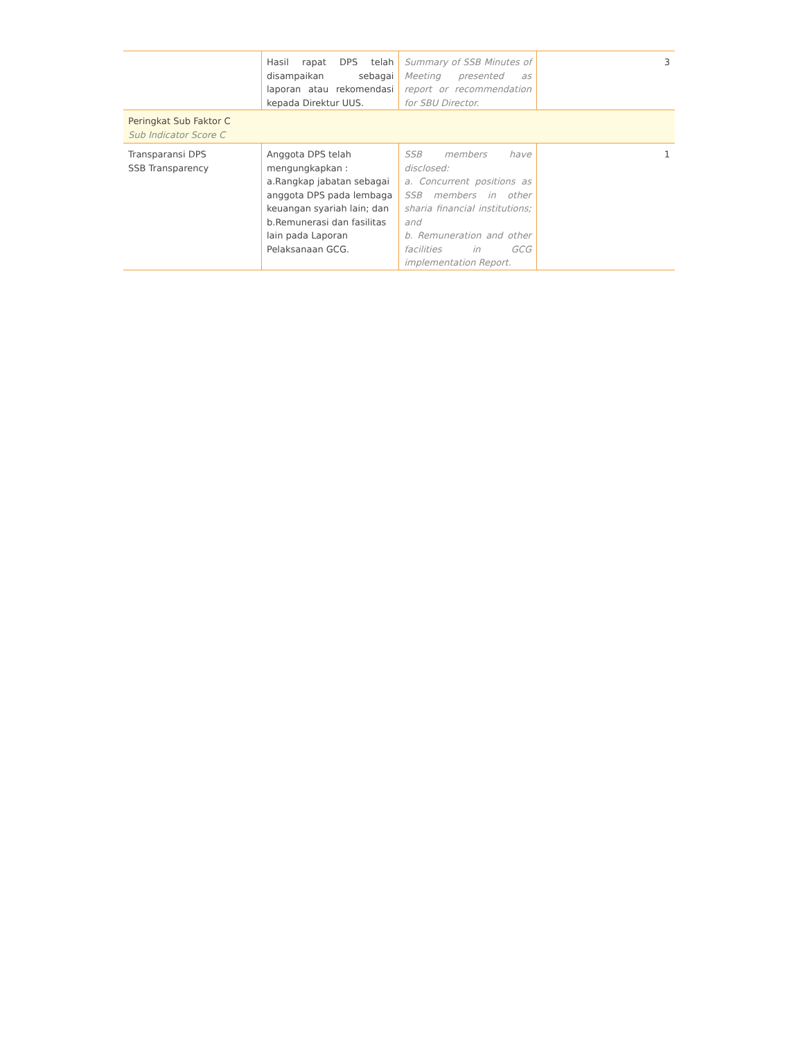| | Hasil rapat DPS telah disampaikan sebagai laporan atau rekomendasi kepada Direktur UUS. | Summary of SSB Minutes of Meeting presented as report or recommendation for SBU Director. | 3 |
| Peringkat Sub Faktor C Sub Indicator Score C | | | |
| Transparansi DPS SSB Transparency | Anggota DPS telah mengungkapkan : a.Rangkap jabatan sebagai anggota DPS pada lembaga keuangan syariah lain; dan b.Remunerasi dan fasilitas lain pada Laporan Pelaksanaan GCG. | SSB members have disclosed: a. Concurrent positions as SSB members in other sharia financial institutions; and b. Remuneration and other facilities in GCG implementation Report. | 1 |